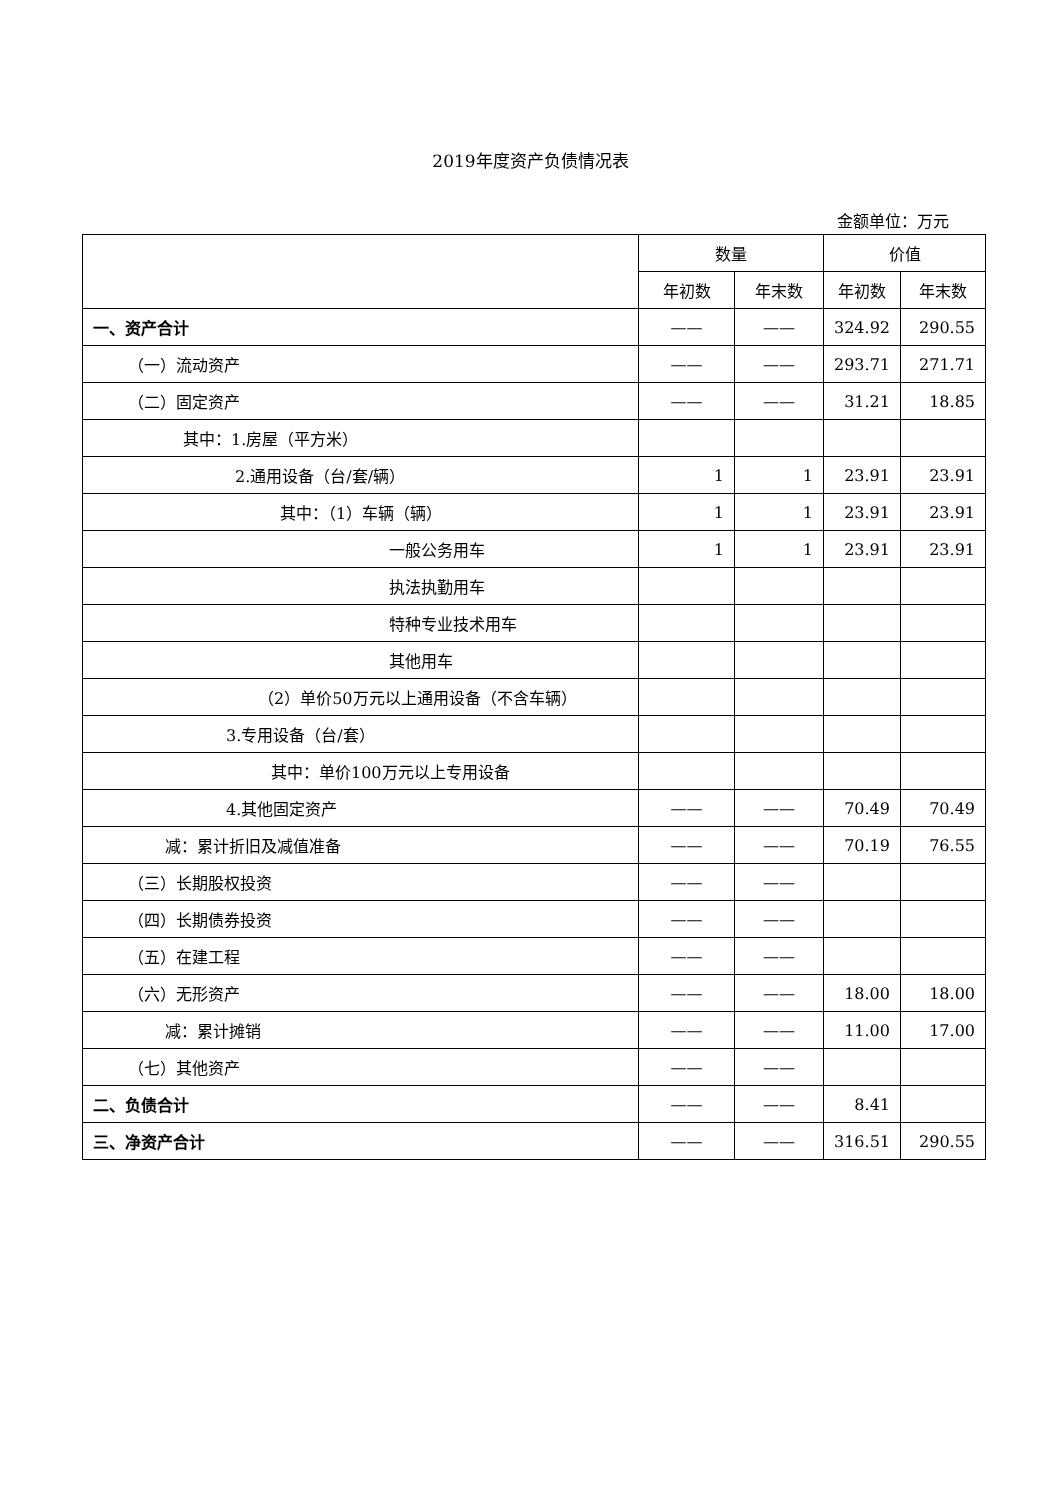2019年度资产负债情况表
金额单位：万元
| | 数量 | | 价值 | |
| --- | --- | --- | --- | --- |
| | 年初数 | 年末数 | 年初数 | 年末数 |
| 一、资产合计 | —— | —— | 324.92 | 290.55 |
| （一）流动资产 | —— | —— | 293.71 | 271.71 |
| （二）固定资产 | —— | —— | 31.21 | 18.85 |
| 其中：1.房屋（平方米） | | | | |
| 2.通用设备（台/套/辆） | 1 | 1 | 23.91 | 23.91 |
| 其中：（1）车辆（辆） | 1 | 1 | 23.91 | 23.91 |
| 一般公务用车 | 1 | 1 | 23.91 | 23.91 |
| 执法执勤用车 | | | | |
| 特种专业技术用车 | | | | |
| 其他用车 | | | | |
| （2）单价50万元以上通用设备（不含车辆） | | | | |
| 3.专用设备（台/套） | | | | |
| 其中：单价100万元以上专用设备 | | | | |
| 4.其他固定资产 | —— | —— | 70.49 | 70.49 |
| 减：累计折旧及减值准备 | —— | —— | 70.19 | 76.55 |
| （三）长期股权投资 | —— | —— | | |
| （四）长期债券投资 | —— | —— | | |
| （五）在建工程 | —— | —— | | |
| （六）无形资产 | —— | —— | 18.00 | 18.00 |
| 减：累计摊销 | —— | —— | 11.00 | 17.00 |
| （七）其他资产 | —— | —— | | |
| 二、负债合计 | —— | —— | 8.41 | |
| 三、净资产合计 | —— | —— | 316.51 | 290.55 |